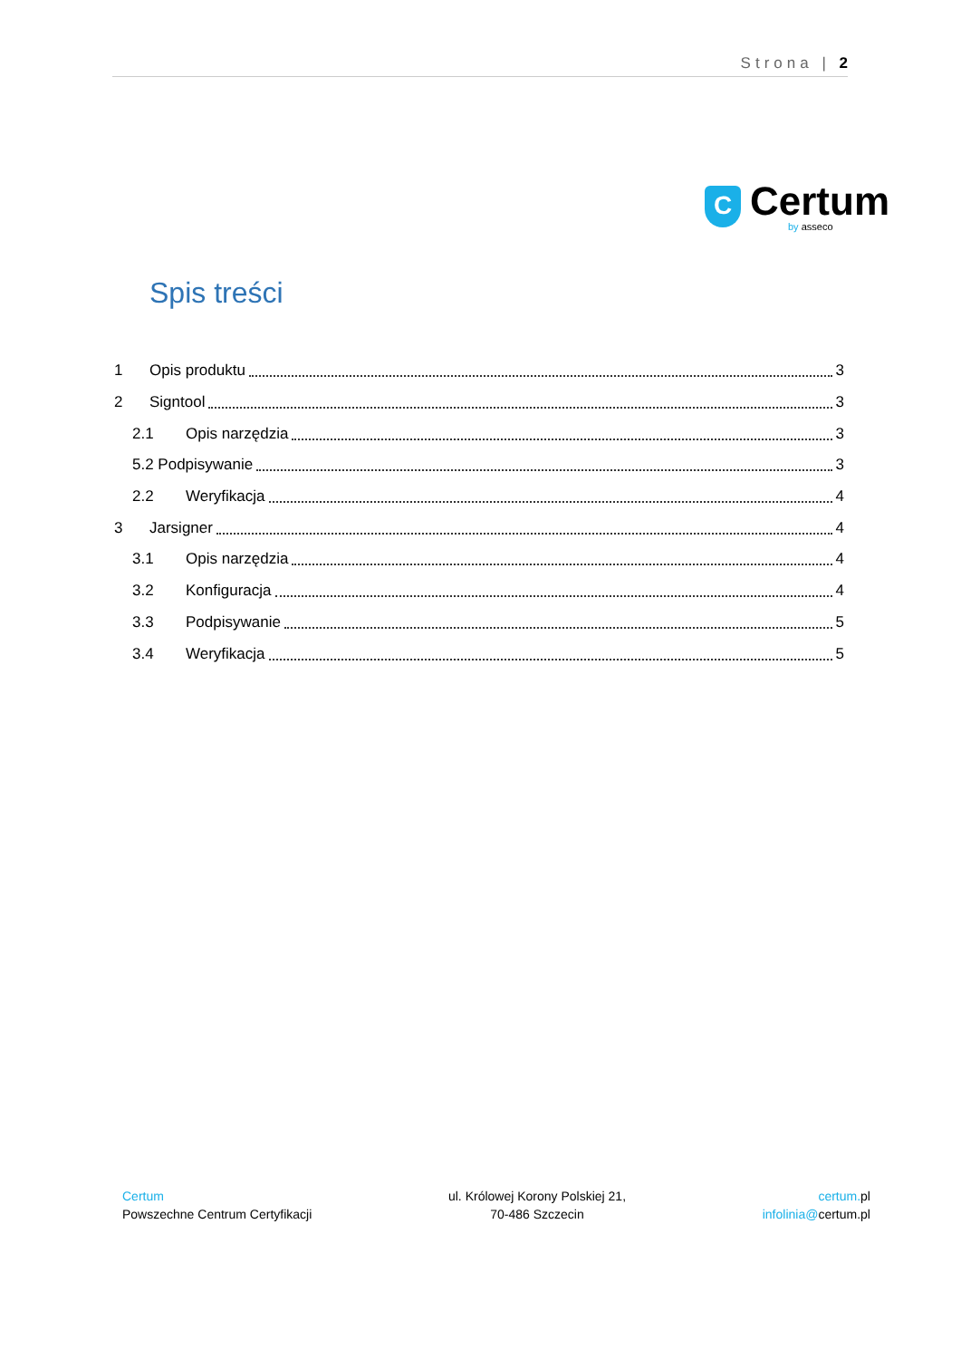Strona | 2
C
Certum
by asseco
Spis treści
1 Opis produktu 3
2 Signtool 3
2.1 Opis narzędzia 3
5.2 Podpisywanie 3
2.2 Weryfikacja 4
3 Jarsigner 4
3.1 Opis narzędzia 4
3.2 Konfiguracja 4
3.3 Podpisywanie 5
3.4 Weryfikacja 5
Certum
Powszechne Centrum Certyfikacji
ul. Królowej Korony Polskiej 21,
70-486 Szczecin
certum. pl
infolinia@certum.pl